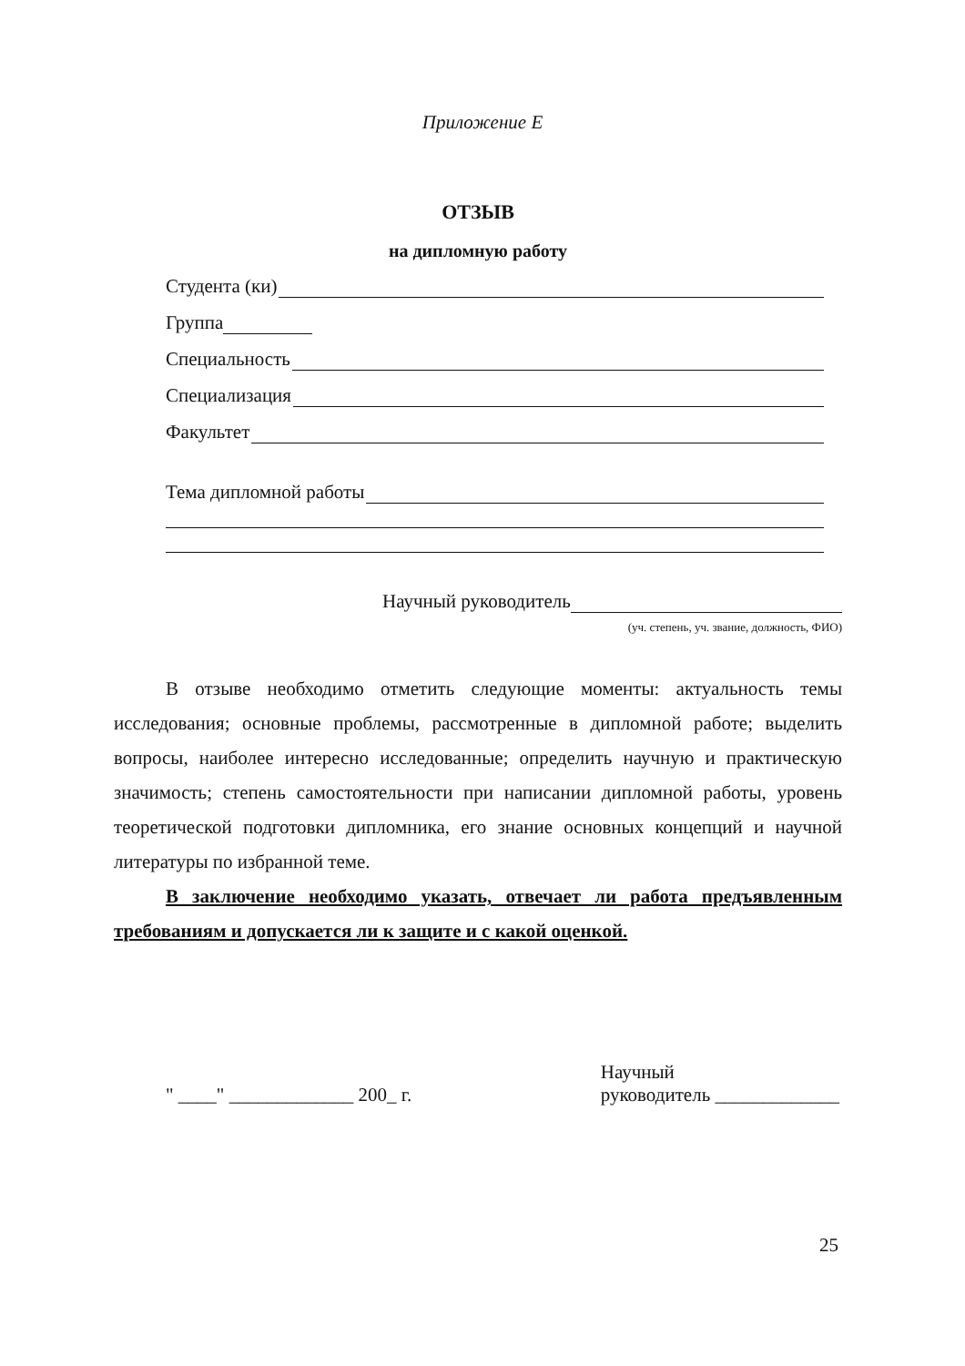Приложение Е
ОТЗЫВ
на дипломную работу
Студента (ки)
Группа
Специальность
Специализация
Факультет
Тема дипломной работы
Научный руководитель
(уч. степень, уч. звание, должность, ФИО)
В отзыве необходимо отметить следующие моменты: актуальность темы исследования; основные проблемы, рассмотренные в дипломной работе; выделить вопросы, наиболее интересно исследованные; определить научную и практическую значимость; степень самостоятельности при написании дипломной работы, уровень теоретической подготовки дипломника, его знание основных концепций и научной литературы по избранной теме.
В заключение необходимо указать, отвечает ли работа предъявленным требованиям и допускается ли к защите и с какой оценкой.
" ____" _____________ 200_ г.
Научный
руководитель _____________
25